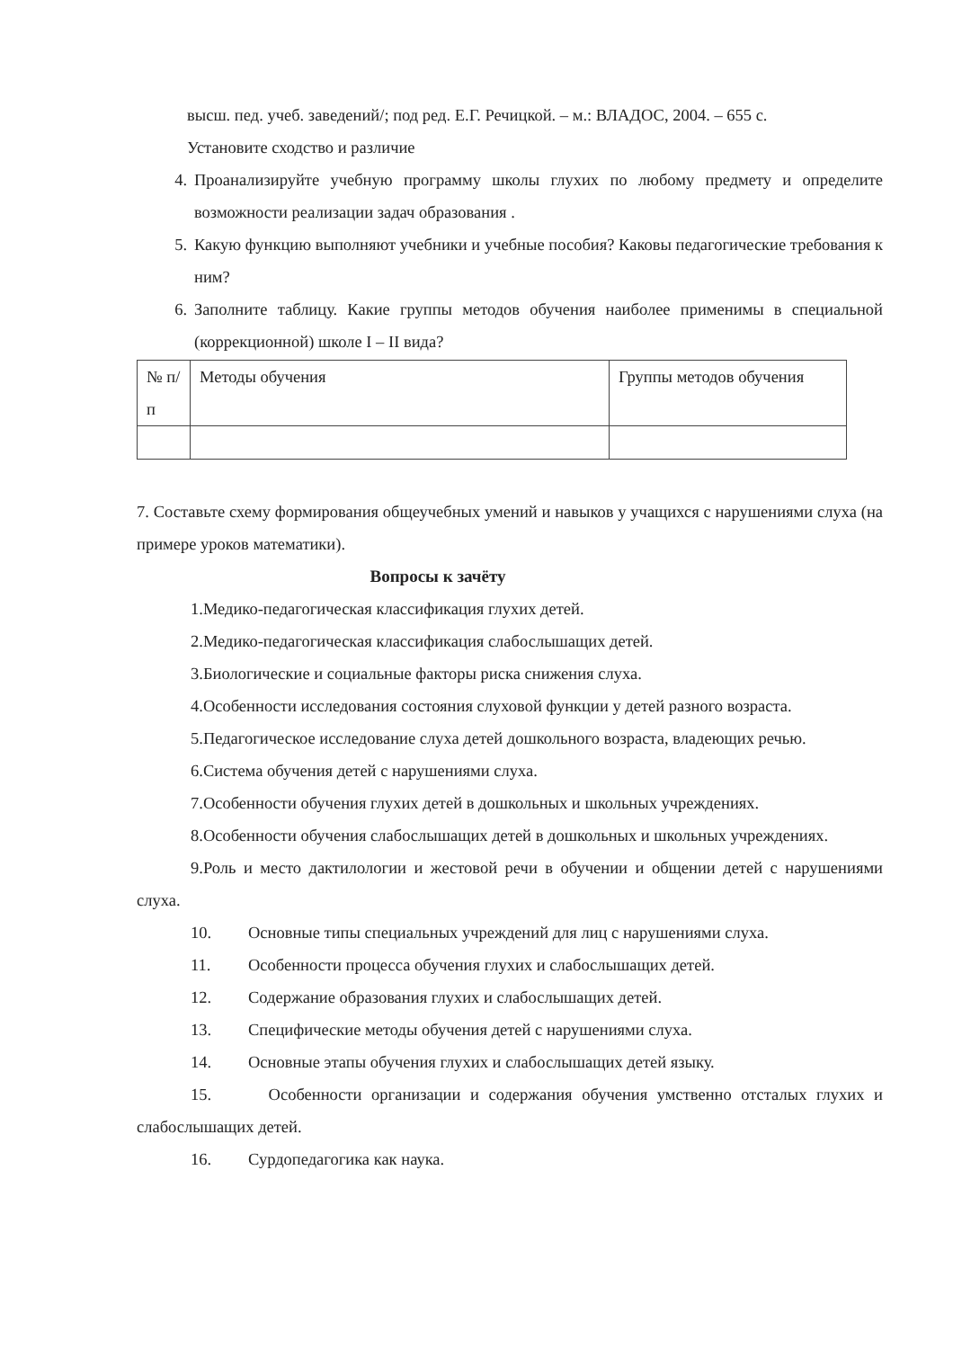высш. пед. учеб. заведений/; под ред. Е.Г. Речицкой. – м.: ВЛАДОС, 2004. – 655 с.
Установите сходство и различие
4. Проанализируйте учебную программу школы глухих по любому предмету и определите возможности реализации задач образования .
5. Какую функцию выполняют учебники и учебные пособия? Каковы педагогические требования к ним?
6. Заполните таблицу. Какие группы методов обучения наиболее применимы в специальной (коррекционной) школе I – II вида?
| № п/п | Методы обучения | Группы методов обучения |
7. Составьте схему формирования общеучебных умений и навыков у учащихся с нарушениями слуха (на примере уроков математики).
Вопросы к зачёту
1.Медико-педагогическая классификация глухих детей.
2.Медико-педагогическая классификация слабослышащих детей.
3.Биологические и социальные факторы риска снижения слуха.
4.Особенности исследования состояния слуховой функции у детей разного возраста.
5.Педагогическое исследование слуха детей дошкольного возраста, владеющих речью.
6.Система обучения детей с нарушениями слуха.
7.Особенности обучения глухих детей в дошкольных и школьных учреждениях.
8.Особенности обучения слабослышащих детей в дошкольных и школьных учреждениях.
9.Роль и место дактилологии и жестовой речи в обучении и общении детей с нарушениями слуха.
10. Основные типы специальных учреждений для лиц с нарушениями слуха.
11. Особенности процесса обучения глухих и слабослышащих детей.
12. Содержание образования глухих и слабослышащих детей.
13. Специфические методы обучения детей с нарушениями слуха.
14. Основные этапы обучения глухих и слабослышащих детей языку.
15. Особенности организации и содержания обучения умственно отсталых глухих и слабослышащих детей.
16. Сурдопедагогика как наука.